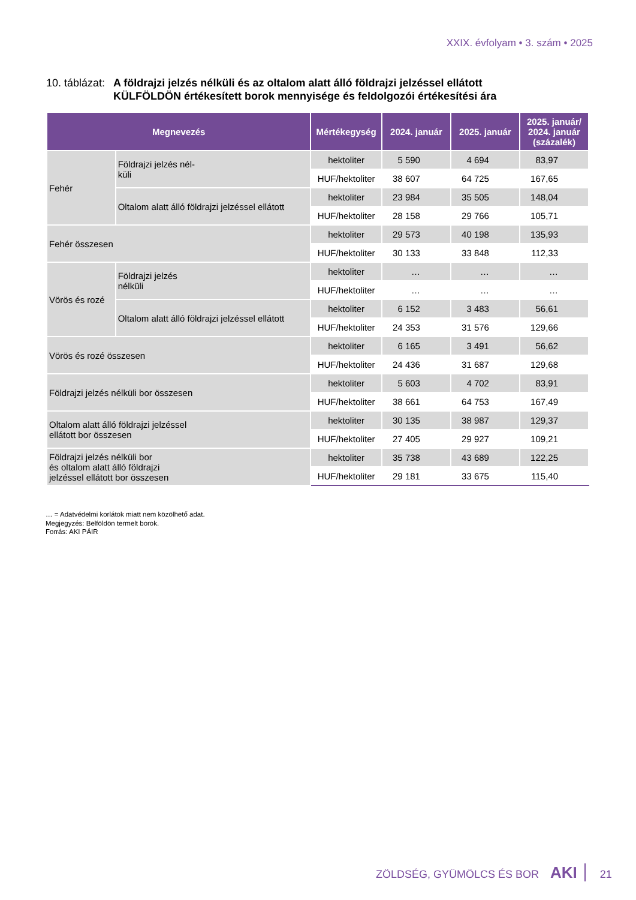XXIX. évfolyam • 3. szám • 2025
10. táblázat:
A földrajzi jelzés nélküli és az oltalom alatt álló földrajzi jelzéssel ellátott
KÜLFÖLDÖN értékesített borok mennyisége és feldolgozói értékesítési ára
| Megnevezés | | Mértékegység | 2024. január | 2025. január | 2025. január/ 2024. január (százalék) |
| --- | --- | --- | --- | --- | --- |
| Fehér | Földrajzi jelzés nél- küli | hektoliter | 5 590 | 4 694 | 83,97 |
| | | HUF/hektoliter | 38 607 | 64 725 | 167,65 |
| | Oltalom alatt álló földrajzi jelzéssel ellátott | hektoliter | 23 984 | 35 505 | 148,04 |
| | | HUF/hektoliter | 28 158 | 29 766 | 105,71 |
| Fehér összesen | | hektoliter | 29 573 | 40 198 | 135,93 |
| | | HUF/hektoliter | 30 133 | 33 848 | 112,33 |
| Vörös és rozé | Földrajzi jelzés nélküli | hektoliter | … | … | … |
| | | HUF/hektoliter | … | … | … |
| | Oltalom alatt álló földrajzi jelzéssel ellátott | hektoliter | 6 152 | 3 483 | 56,61 |
| | | HUF/hektoliter | 24 353 | 31 576 | 129,66 |
| Vörös és rozé összesen | | hektoliter | 6 165 | 3 491 | 56,62 |
| | | HUF/hektoliter | 24 436 | 31 687 | 129,68 |
| Földrajzi jelzés nélküli bor összesen | | hektoliter | 5 603 | 4 702 | 83,91 |
| | | HUF/hektoliter | 38 661 | 64 753 | 167,49 |
| Oltalom alatt álló földrajzi jelzéssel ellátott bor összesen | | hektoliter | 30 135 | 38 987 | 129,37 |
| | | HUF/hektoliter | 27 405 | 29 927 | 109,21 |
| Földrajzi jelzés nélküli bor és oltalom alatt álló földrajzi jelzéssel ellátott bor összesen | | hektoliter | 35 738 | 43 689 | 122,25 |
| | | HUF/hektoliter | 29 181 | 33 675 | 115,40 |
… = Adatvédelmi korlátok miatt nem közölhető adat.
Megjegyzés: Belföldön termelt borok.
Forrás: AKI PÁIR
ZÖLDSÉG, GYÜMÖLCS ÉS BOR AKI 21